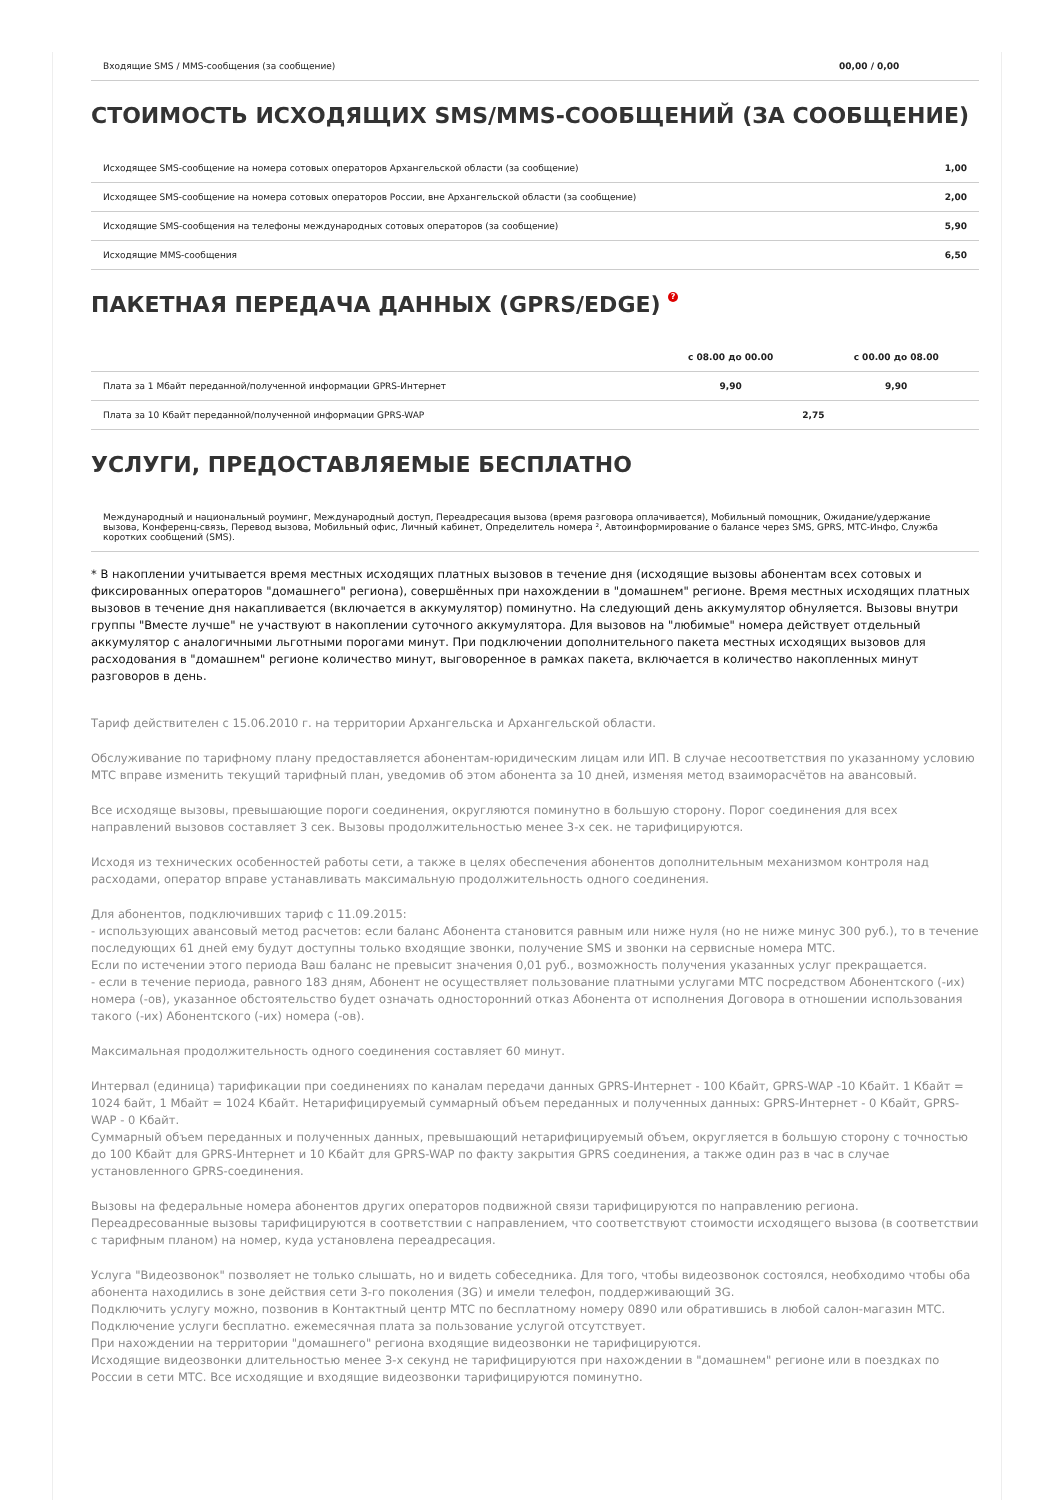| Входящие SMS / MMS-сообщения (за сообщение) | 00,00 / 0,00 |
СТОИМОСТЬ ИСХОДЯЩИХ SMS/MMS-СООБЩЕНИЙ (ЗА СООБЩЕНИЕ)
| Исходящее SMS-сообщение на номера сотовых операторов Архангельской области (за сообщение) | 1,00 |
| Исходящее SMS-сообщение на номера сотовых операторов России, вне Архангельской области (за сообщение) | 2,00 |
| Исходящие SMS-сообщения на телефоны международных сотовых операторов (за сообщение) | 5,90 |
| Исходящие MMS-сообщения | 6,50 |
ПАКЕТНАЯ ПЕРЕДАЧА ДАННЫХ (GPRS/EDGE) ?
| | с 08.00 до 00.00 | с 00.00 до 08.00 |
| --- | --- | --- |
| Плата за 1 Мбайт переданной/полученной информации GPRS-Интернет | 9,90 | 9,90 |
| Плата за 10 Кбайт переданной/полученной информации GPRS-WAP | 2,75 | |
УСЛУГИ, ПРЕДОСТАВЛЯЕМЫЕ БЕСПЛАТНО
| Международный и национальный роуминг, Международный доступ, Переадресация вызова (время разговора оплачивается), Мобильный помощник, Ожидание/удержание вызова, Конференц-связь, Перевод вызова, Мобильный офис, Личный кабинет, Определитель номера ², Автоинформирование о балансе через SMS, GPRS, МТС-Инфо, Служба коротких сообщений (SMS). |
* В накоплении учитывается время местных исходящих платных вызовов в течение дня (исходящие вызовы абонентам всех сотовых и фиксированных операторов "домашнего" региона), совершённых при нахождении в "домашнем" регионе. Время местных исходящих платных вызовов в течение дня накапливается (включается в аккумулятор) поминутно. На следующий день аккумулятор обнуляется. Вызовы внутри группы "Вместе лучше" не участвуют в накоплении суточного аккумулятора. Для вызовов на "любимые" номера действует отдельный аккумулятор с аналогичными льготными порогами минут. При подключении дополнительного пакета местных исходящих вызовов для расходования в "домашнем" регионе количество минут, выговоренное в рамках пакета, включается в количество накопленных минут разговоров в день.
Тариф действителен с 15.06.2010 г. на территории Архангельска и Архангельской области.
Обслуживание по тарифному плану предоставляется абонентам-юридическим лицам или ИП. В случае несоответствия по указанному условию МТС вправе изменить текущий тарифный план, уведомив об этом абонента за 10 дней, изменяя метод взаиморасчётов на авансовый.
Все исходяще вызовы, превышающие пороги соединения, округляются поминутно в большую сторону. Порог соединения для всех направлений вызовов составляет 3 сек. Вызовы продолжительностью менее 3-х сек. не тарифицируются.
Исходя из технических особенностей работы сети, а также в целях обеспечения абонентов дополнительным механизмом контроля над расходами, оператор вправе устанавливать максимальную продолжительность одного соединения.
Для абонентов, подключивших тариф с 11.09.2015:
- использующих авансовый метод расчетов: если баланс Абонента становится равным или ниже нуля (но не ниже минус 300 руб.), то в течение последующих 61 дней ему будут доступны только входящие звонки, получение SMS и звонки на сервисные номера МТС.
Если по истечении этого периода Ваш баланс не превысит значения 0,01 руб., возможность получения указанных услуг прекращается.
- если в течение периода, равного 183 дням, Абонент не осуществляет пользование платными услугами МТС посредством Абонентского (-их) номера (-ов), указанное обстоятельство будет означать односторонний отказ Абонента от исполнения Договора в отношении использования такого (-их) Абонентского (-их) номера (-ов).
Максимальная продолжительность одного соединения составляет 60 минут.
Интервал (единица) тарификации при соединениях по каналам передачи данных GPRS-Интернет - 100 Кбайт, GPRS-WAP -10 Кбайт. 1 Кбайт = 1024 байт, 1 Мбайт = 1024 Кбайт. Нетарифицируемый суммарный объем переданных и полученных данных: GPRS-Интернет - 0 Кбайт, GPRS-WAP - 0 Кбайт.
Суммарный объем переданных и полученных данных, превышающий нетарифицируемый объем, округляется в большую сторону с точностью до 100 Кбайт для GPRS-Интернет и 10 Кбайт для GPRS-WAP по факту закрытия GPRS соединения, а также один раз в час в случае установленного GPRS-соединения.
Вызовы на федеральные номера абонентов других операторов подвижной связи тарифицируются по направлению региона. Переадресованные вызовы тарифицируются в соответствии с направлением, что соответствуют стоимости исходящего вызова (в соответствии с тарифным планом) на номер, куда установлена переадресация.
Услуга "Видеозвонок" позволяет не только слышать, но и видеть собеседника. Для того, чтобы видеозвонок состоялся, необходимо чтобы оба абонента находились в зоне действия сети 3-го поколения (3G) и имели телефон, поддерживающий 3G.
Подключить услугу можно, позвонив в Контактный центр МТС по бесплатному номеру 0890 или обратившись в любой салон-магазин МТС.
Подключение услуги бесплатно. ежемесячная плата за пользование услугой отсутствует.
При нахождении на территории "домашнего" региона входящие видеозвонки не тарифицируются.
Исходящие видеозвонки длительностью менее 3-х секунд не тарифицируются при нахождении в "домашнем" регионе или в поездках по России в сети МТС. Все исходящие и входящие видеозвонки тарифицируются поминутно.